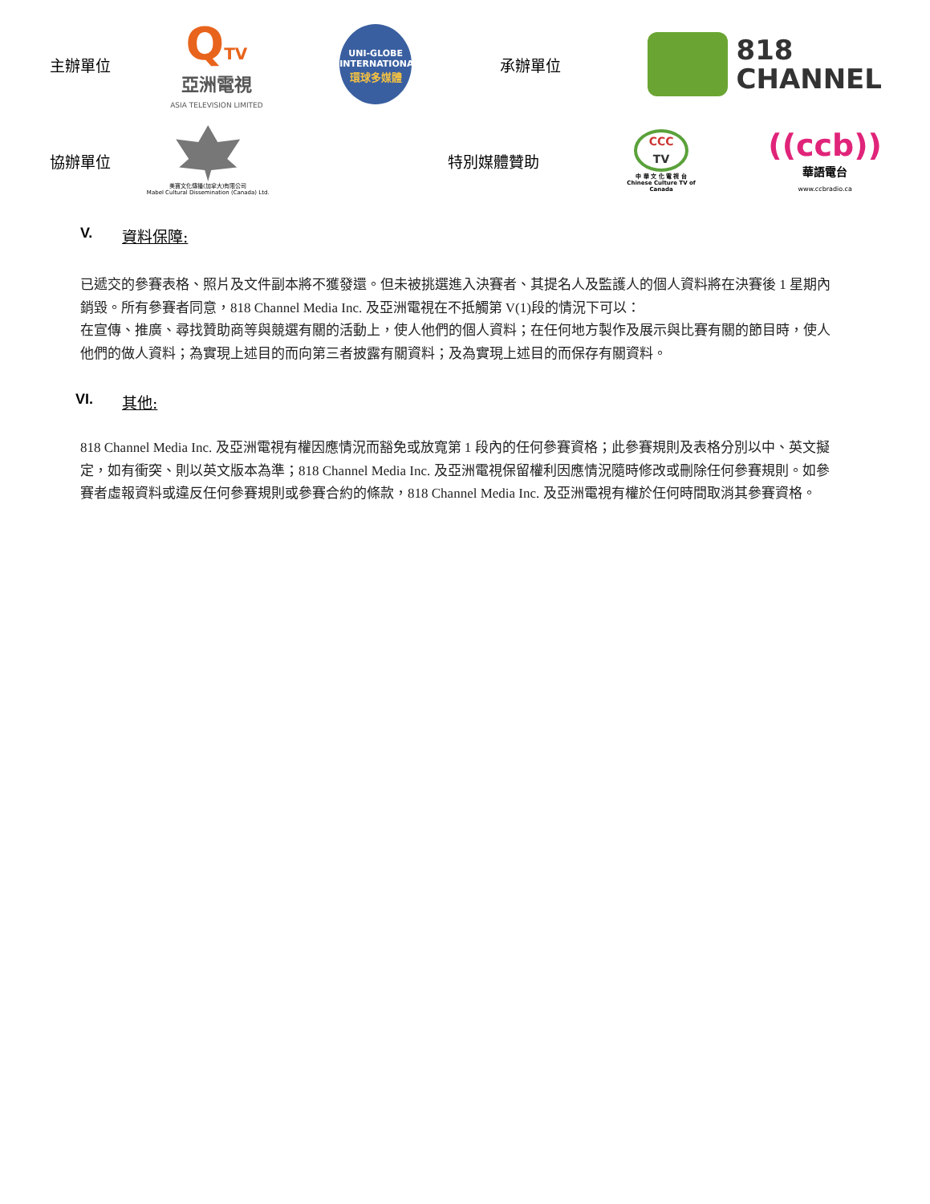主辦單位
QTV
亞洲電視
ASIA TELEVISION LIMITED
UNI-GLOBE
INTERNATIONAL
環球多媒體
承辦單位
818
CHANNEL
協辦單位
美寶文化傳播(加拿大)有限公司
Mabel Cultural Dissemination (Canada) Ltd.
特別媒體贊助
CCC
TV
中 華 文 化 電 視 台
Chinese Culture TV of Canada
((ccb))
華語電台
www.ccbradio.ca
V. 資料保障:
已遞交的參賽表格、照片及文件副本將不獲發還。但未被挑選進入決賽者、其提名人及監護人的個人資料將在決賽後 1 星期內銷毀。所有參賽者同意，818 Channel Media Inc. 及亞洲電視在不抵觸第 V(1)段的情況下可以：
在宣傳、推廣、尋找贊助商等與競選有關的活動上，使人他們的個人資料；在任何地方製作及展示與比賽有關的節目時，使人他們的做人資料；為實現上述目的而向第三者披露有關資料；及為實現上述目的而保存有關資料。
VI. 其他:
818 Channel Media Inc. 及亞洲電視有權因應情況而豁免或放寬第 1 段內的任何參賽資格；此參賽規則及表格分別以中、英文擬定，如有衝突、則以英文版本為準；818 Channel Media Inc. 及亞洲電視保留權利因應情況隨時修改或刪除任何參賽規則。如參賽者虛報資料或違反任何參賽規則或參賽合約的條款，818 Channel Media Inc. 及亞洲電視有權於任何時間取消其參賽資格。